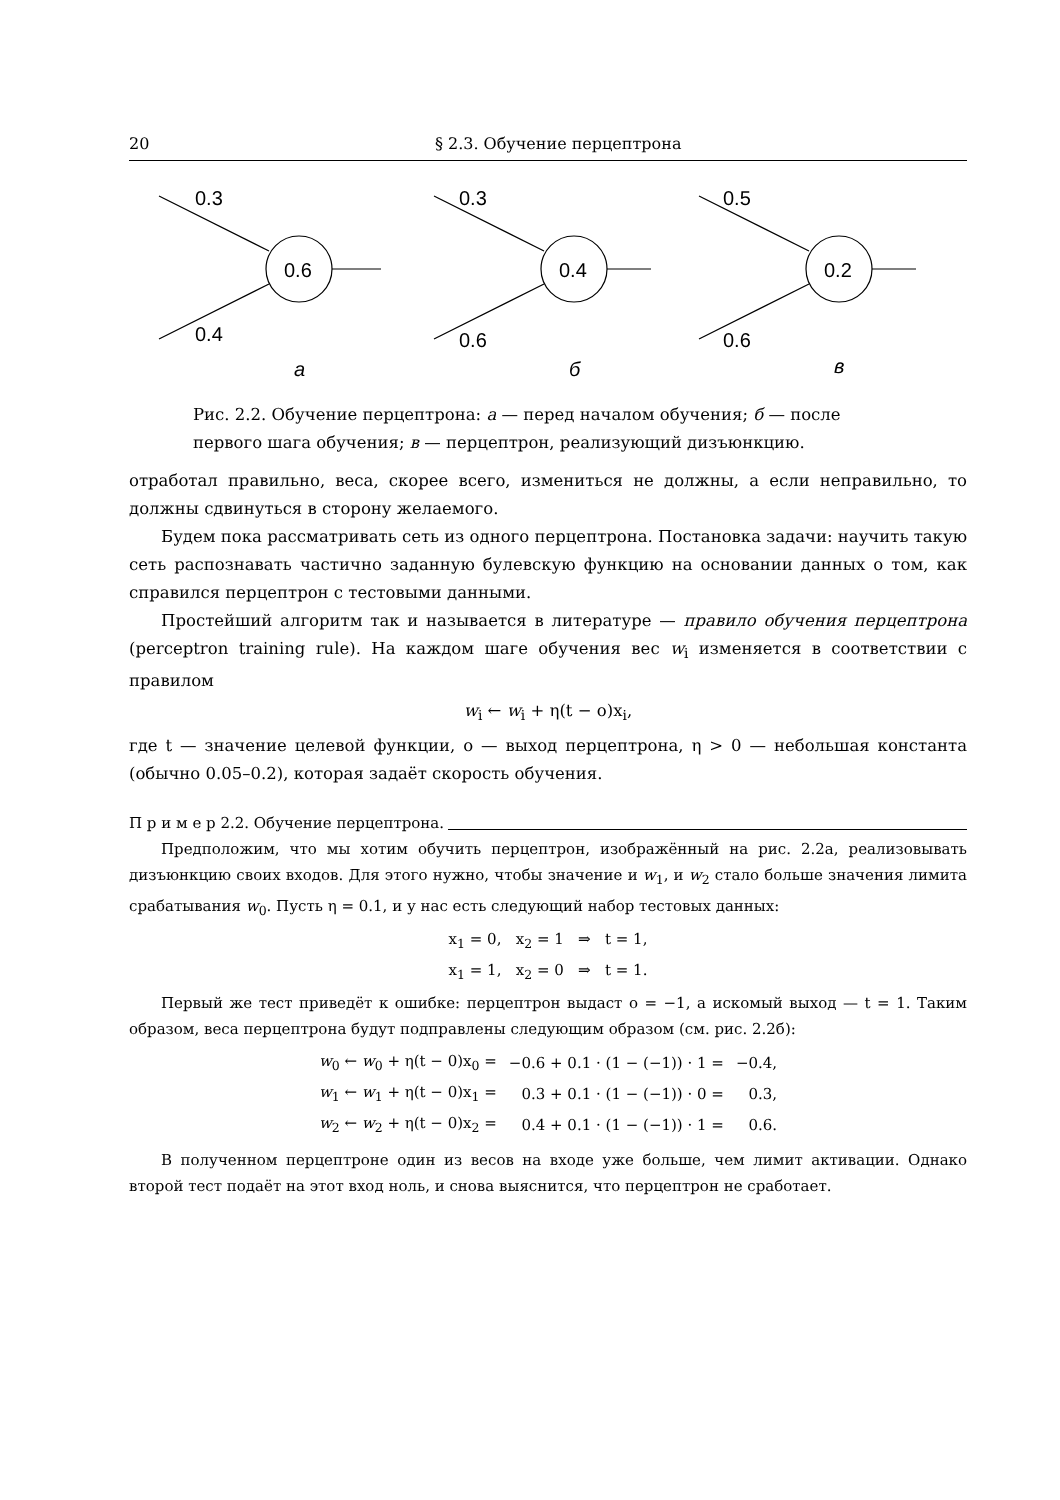20 § 2.3. Обучение перцептрона
0.3
0.4
0.6
а
0.3
0.6
0.4
б
0.5
0.6
0.2
в
Рис. 2.2. Обучение перцептрона: а — перед началом обучения; б — после первого шага обучения; в — перцептрон, реализующий дизъюнкцию.
отработал правильно, веса, скорее всего, измениться не должны, а если неправильно, то должны сдвинуться в сторону желаемого.
Будем пока рассматривать сеть из одного перцептрона. Постановка задачи: научить такую сеть распознавать частично заданную булевскую функцию на основании данных о том, как справился перцептрон с тестовыми данными.
Простейший алгоритм так и называется в литературе — правило обучения перцептрона (perceptron training rule). На каждом шаге обучения вес w<sub>i</sub> изменяется в соответствии с правилом
w<sub>i</sub> ← w<sub>i</sub> + η(t − o)x<sub>i</sub>,
где t — значение целевой функции, o — выход перцептрона, η > 0 — небольшая константа (обычно 0.05–0.2), которая задаёт скорость обучения.
П р и м е р 2.2. Обучение перцептрона.
Предположим, что мы хотим обучить перцептрон, изображённый на рис. 2.2а, реализовывать дизъюнкцию своих входов. Для этого нужно, чтобы значение и w<sub>1</sub>, и w<sub>2</sub> стало больше значения лимита срабатывания w<sub>0</sub>. Пусть η = 0.1, и у нас есть следующий набор тестовых данных:
x<sub>1</sub> = 0, x<sub>2</sub> = 1 ⇒ t = 1,
x<sub>1</sub> = 1, x<sub>2</sub> = 0 ⇒ t = 1.
Первый же тест приведёт к ошибке: перцептрон выдаст o = −1, а искомый выход — t = 1. Таким образом, веса перцептрона будут подправлены следующим образом (см. рис. 2.2б):
| w<sub>0</sub> ← w<sub>0</sub> + η(t − 0)x<sub>0</sub> = | −0.6 + 0.1 · (1 − (−1)) · 1 = | −0.4, |
| w<sub>1</sub> ← w<sub>1</sub> + η(t − 0)x<sub>1</sub> = | 0.3 + 0.1 · (1 − (−1)) · 0 = | 0.3, |
| w<sub>2</sub> ← w<sub>2</sub> + η(t − 0)x<sub>2</sub> = | 0.4 + 0.1 · (1 − (−1)) · 1 = | 0.6. |
В полученном перцептроне один из весов на входе уже больше, чем лимит активации. Однако второй тест подаёт на этот вход ноль, и снова выяснится, что перцептрон не сработает.